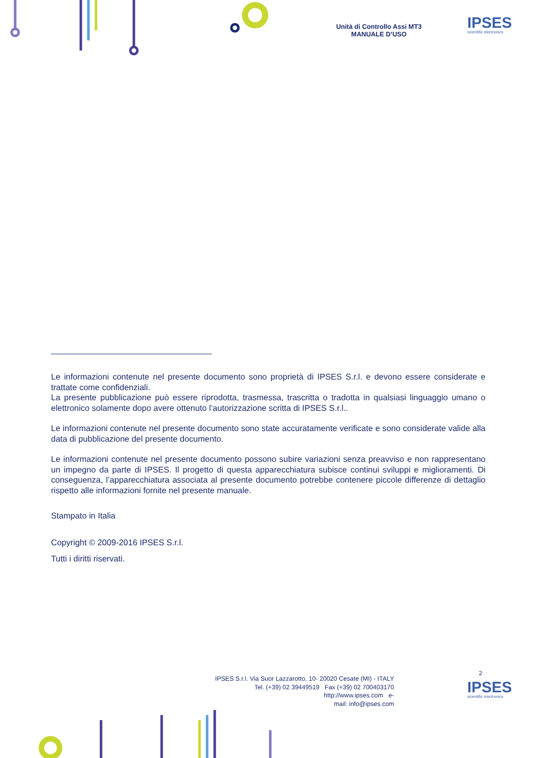Unità di Controllo Assi MT3
MANUALE D’USO
IPSES
scientific electronics
Le informazioni contenute nel presente documento sono proprietà di IPSES S.r.l. e devono essere considerate e trattate come confidenziali.
La presente pubblicazione può essere riprodotta, trasmessa, trascritta o tradotta in qualsiasi linguaggio umano o elettronico solamente dopo avere ottenuto l’autorizzazione scritta di IPSES S.r.l..
Le informazioni contenute nel presente documento sono state accuratamente verificate e sono considerate valide alla data di pubblicazione del presente documento.
Le informazioni contenute nel presente documento possono subire variazioni senza preavviso e non rappresentano un impegno da parte di IPSES. Il progetto di questa apparecchiatura subisce continui sviluppi e miglioramenti. Di conseguenza, l’apparecchiatura associata al presente documento potrebbe contenere piccole differenze di dettaglio rispetto alle informazioni fornite nel presente manuale.
Stampato in Italia
Copyright © 2009-2016 IPSES S.r.l.
Tutti i diritti riservati.
2
IPSES S.r.l. Via Suor Lazzarotto, 10- 20020 Cesate (MI) - ITALY
Tel. (+39) 02 39449519 Fax (+39) 02 700403170
http://www.ipses.com e-
mail: info@ipses.com
IPSES
scientific electronics